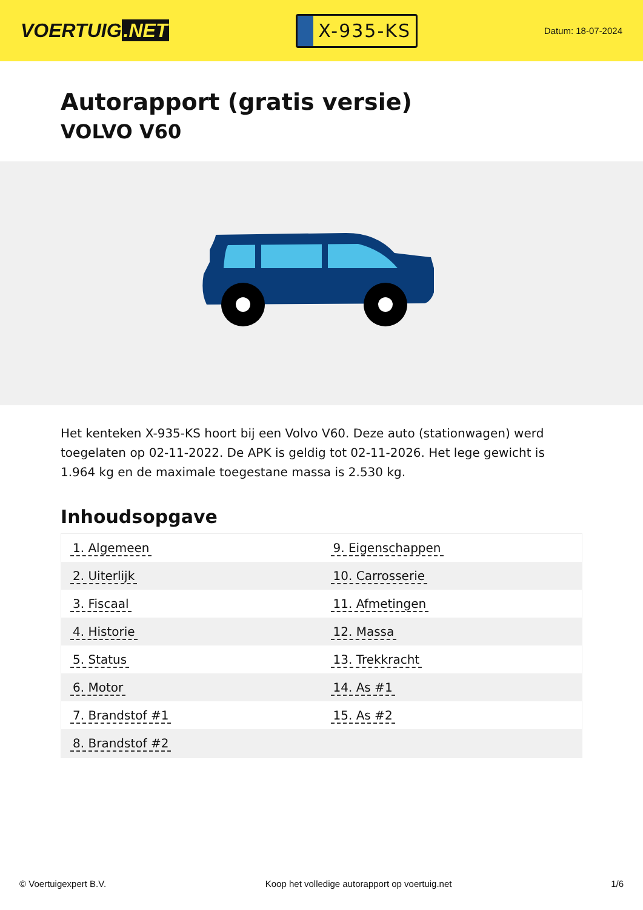VOERTUIG.NET
X-935-KS
Datum: 18-07-2024
Autorapport (gratis versie)
VOLVO V60
Het kenteken X-935-KS hoort bij een Volvo V60. Deze auto (stationwagen) werd toegelaten op 02-11-2022. De APK is geldig tot 02-11-2026. Het lege gewicht is 1.964 kg en de maximale toegestane massa is 2.530 kg.
Inhoudsopgave
| 1. Algemeen | 9. Eigenschappen |
| 2. Uiterlijk | 10. Carrosserie |
| 3. Fiscaal | 11. Afmetingen |
| 4. Historie | 12. Massa |
| 5. Status | 13. Trekkracht |
| 6. Motor | 14. As #1 |
| 7. Brandstof #1 | 15. As #2 |
| 8. Brandstof #2 | |
© Voertuigexpert B.V. Koop het volledige autorapport op voertuig.net
1/6